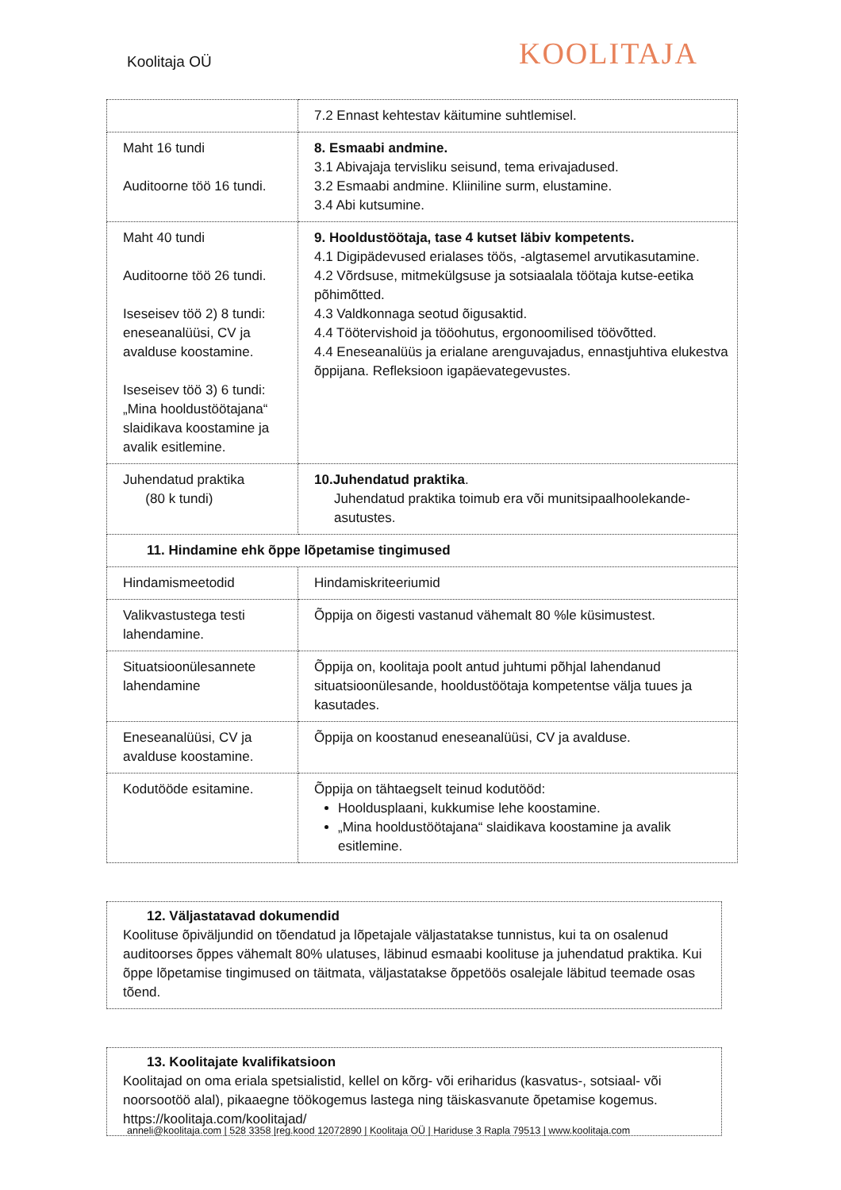Koolitaja OÜ
KOOLITAJA
| | 7.2 Ennast kehtestav käitumine suhtlemisel. |
| Maht 16 tundi Auditoorne töö 16 tundi. | 8. Esmaabi andmine. 3.1 Abivajaja tervisliku seisund, tema erivajadused. 3.2 Esmaabi andmine. Kliiniline surm, elustamine. 3.4 Abi kutsumine. |
| Maht 40 tundi Auditoorne töö 26 tundi. Iseseisev töö 2) 8 tundi: eneseanalüüsi, CV ja avalduse koostamine. Iseseisev töö 3) 6 tundi: „Mina hooldustöötajana“ slaidikava koostamine ja avalik esitlemine. | 9. Hooldustöötaja, tase 4 kutset läbiv kompetents. 4.1 Digipädevused erialases töös, -algtasemel arvutikasutamine. 4.2 Võrdsuse, mitmekülgsuse ja sotsiaalala töötaja kutse-eetika põhimõtted. 4.3 Valdkonnaga seotud õigusaktid. 4.4 Töötervishoid ja tööohutus, ergonoomilised töövõtted. 4.4 Eneseanalüüs ja erialane arenguvajadus, ennastjuhtiva elukestva õppijana. Refleksioon igapäevategevustes. |
| Juhendatud praktika (80 k tundi) | 10.Juhendatud praktika . Juhendatud praktika toimub era või munitsipaalhoolekande-asutustes. |
| 11. Hindamine ehk õppe lõpetamise tingimused | |
| Hindamismeetodid | Hindamiskriteeriumid |
| Valikvastustega testi lahendamine. | Õppija on õigesti vastanud vähemalt 80 %le küsimustest. |
| Situatsioonülesannete lahendamine | Õppija on, koolitaja poolt antud juhtumi põhjal lahendanud situatsioonülesande, hooldustöötaja kompetentse välja tuues ja kasutades. |
| Eneseanalüüsi, CV ja avalduse koostamine. | Õppija on koostanud eneseanalüüsi, CV ja avalduse. |
| Kodutööde esitamine. | Õppija on tähtaegselt teinud kodutööd: Hooldusplaani, kukkumise lehe koostamine. „Mina hooldustöötajana“ slaidikava koostamine ja avalik esitlemine. |
12. Väljastatavad dokumendid
Koolituse õpiväljundid on tõendatud ja lõpetajale väljastatakse tunnistus, kui ta on osalenud auditoorses õppes vähemalt 80% ulatuses, läbinud esmaabi koolituse ja juhendatud praktika. Kui õppe lõpetamise tingimused on täitmata, väljastatakse õppetöös osalejale läbitud teemade osas tõend.
13. Koolitajate kvalifikatsioon
Koolitajad on oma eriala spetsialistid, kellel on kõrg- või eriharidus (kasvatus-, sotsiaal- või noorsootöö alal), pikaaegne töökogemus lastega ning täiskasvanute õpetamise kogemus. https://koolitaja.com/koolitajad/
anneli@koolitaja.com | 528 3358 |reg.kood 12072890 | Koolitaja OÜ | Hariduse 3 Rapla 79513 | www.koolitaja.com